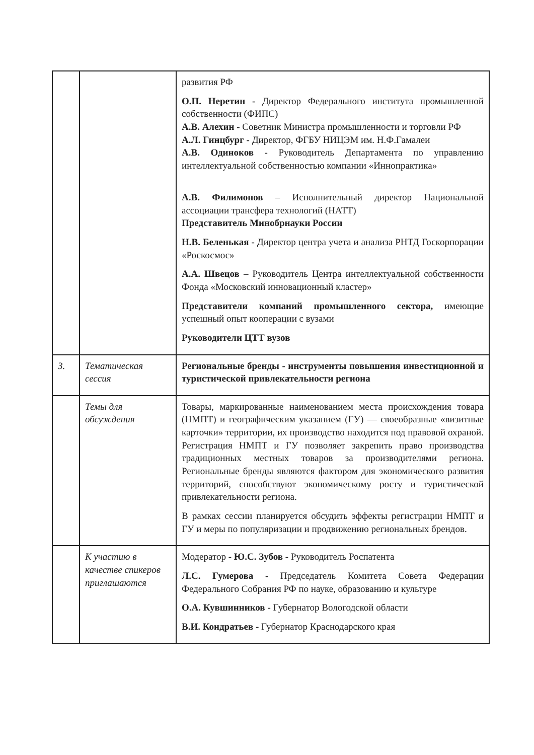| | | развития РФ О.П. Неретин - Директор Федерального института промышленной собственности (ФИПС) А.В. Алехин - Советник Министра промышленности и торговли РФ А.Л. Гинцбург - Директор, ФГБУ НИЦЭМ им. Н.Ф.Гамалеи А.В. Одиноков - Руководитель Департамента по управлению интеллектуальной собственностью компании «Иннопрактика» А.В. Филимонов – Исполнительный директор Национальной ассоциации трансфера технологий (НАТТ) Представитель Минобрнауки России Н.В. Беленькая - Директор центра учета и анализа РНТД Госкорпорации «Роскосмос» А.А. Швецов – Руководитель Центра интеллектуальной собственности Фонда «Московский инновационный кластер» Представители компаний промышленного сектора, имеющие успешный опыт кооперации с вузами Руководители ЦТТ вузов |
| 3. | Тематическая сессия | Региональные бренды - инструменты повышения инвестиционной и туристической привлекательности региона |
| | Темы для обсуждения | Товары, маркированные наименованием места происхождения товара (НМПТ) и географическим указанием (ГУ) — своеобразные «визитные карточки» территории, их производство находится под правовой охраной. Регистрация НМПТ и ГУ позволяет закрепить право производства традиционных местных товаров за производителями региона. Региональные бренды являются фактором для экономического развития территорий, способствуют экономическому росту и туристической привлекательности региона. В рамках сессии планируется обсудить эффекты регистрации НМПТ и ГУ и меры по популяризации и продвижению региональных брендов. |
| | К участию в качестве спикеров приглашаются | Модератор - Ю.С. Зубов - Руководитель Роспатента Л.С. Гумерова - Председатель Комитета Совета Федерации Федерального Собрания РФ по науке, образованию и культуре О.А. Кувшинников - Губернатор Вологодской области В.И. Кондратьев - Губернатор Краснодарского края |